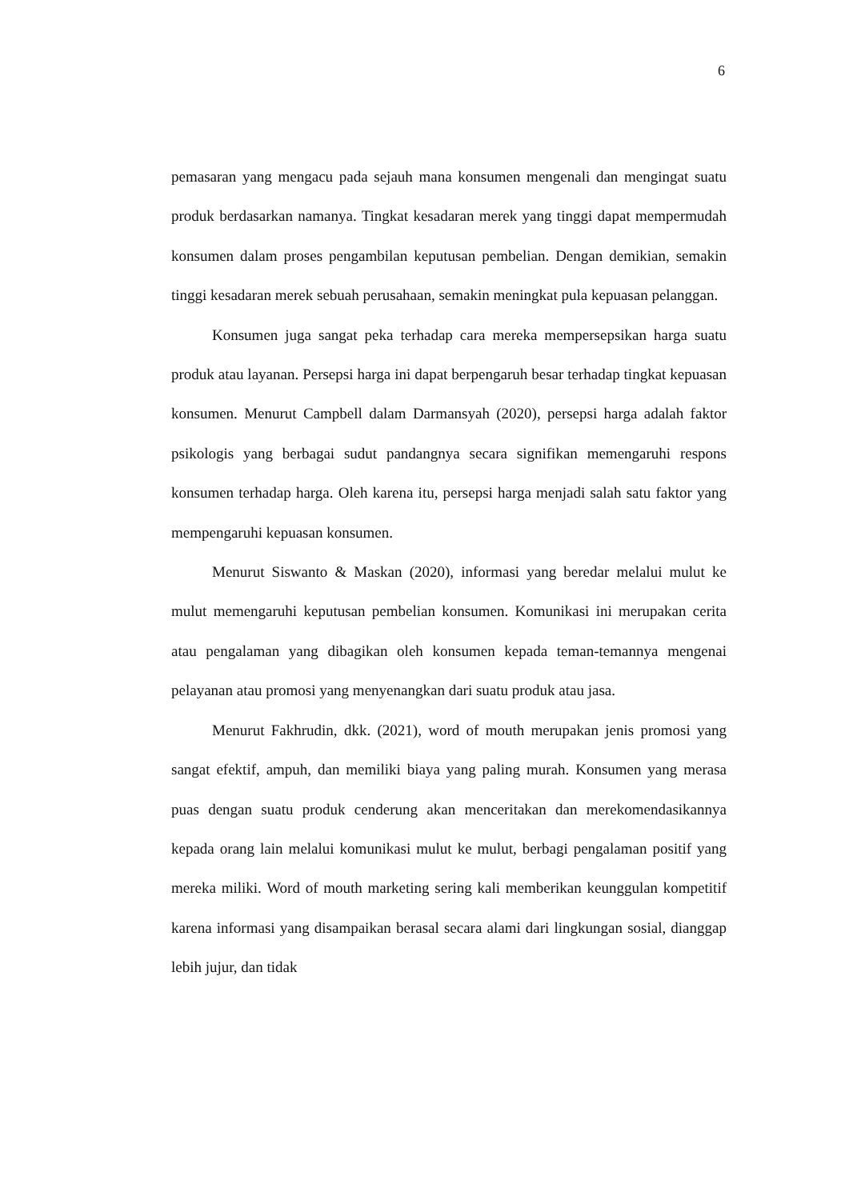6
pemasaran yang mengacu pada sejauh mana konsumen mengenali dan mengingat suatu produk berdasarkan namanya. Tingkat kesadaran merek yang tinggi dapat mempermudah konsumen dalam proses pengambilan keputusan pembelian. Dengan demikian, semakin tinggi kesadaran merek sebuah perusahaan, semakin meningkat pula kepuasan pelanggan.
Konsumen juga sangat peka terhadap cara mereka mempersepsikan harga suatu produk atau layanan. Persepsi harga ini dapat berpengaruh besar terhadap tingkat kepuasan konsumen. Menurut Campbell dalam Darmansyah (2020), persepsi harga adalah faktor psikologis yang berbagai sudut pandangnya secara signifikan memengaruhi respons konsumen terhadap harga. Oleh karena itu, persepsi harga menjadi salah satu faktor yang mempengaruhi kepuasan konsumen.
Menurut Siswanto & Maskan (2020), informasi yang beredar melalui mulut ke mulut memengaruhi keputusan pembelian konsumen. Komunikasi ini merupakan cerita atau pengalaman yang dibagikan oleh konsumen kepada teman-temannya mengenai pelayanan atau promosi yang menyenangkan dari suatu produk atau jasa.
Menurut Fakhrudin, dkk. (2021), word of mouth merupakan jenis promosi yang sangat efektif, ampuh, dan memiliki biaya yang paling murah. Konsumen yang merasa puas dengan suatu produk cenderung akan menceritakan dan merekomendasikannya kepada orang lain melalui komunikasi mulut ke mulut, berbagi pengalaman positif yang mereka miliki. Word of mouth marketing sering kali memberikan keunggulan kompetitif karena informasi yang disampaikan berasal secara alami dari lingkungan sosial, dianggap lebih jujur, dan tidak